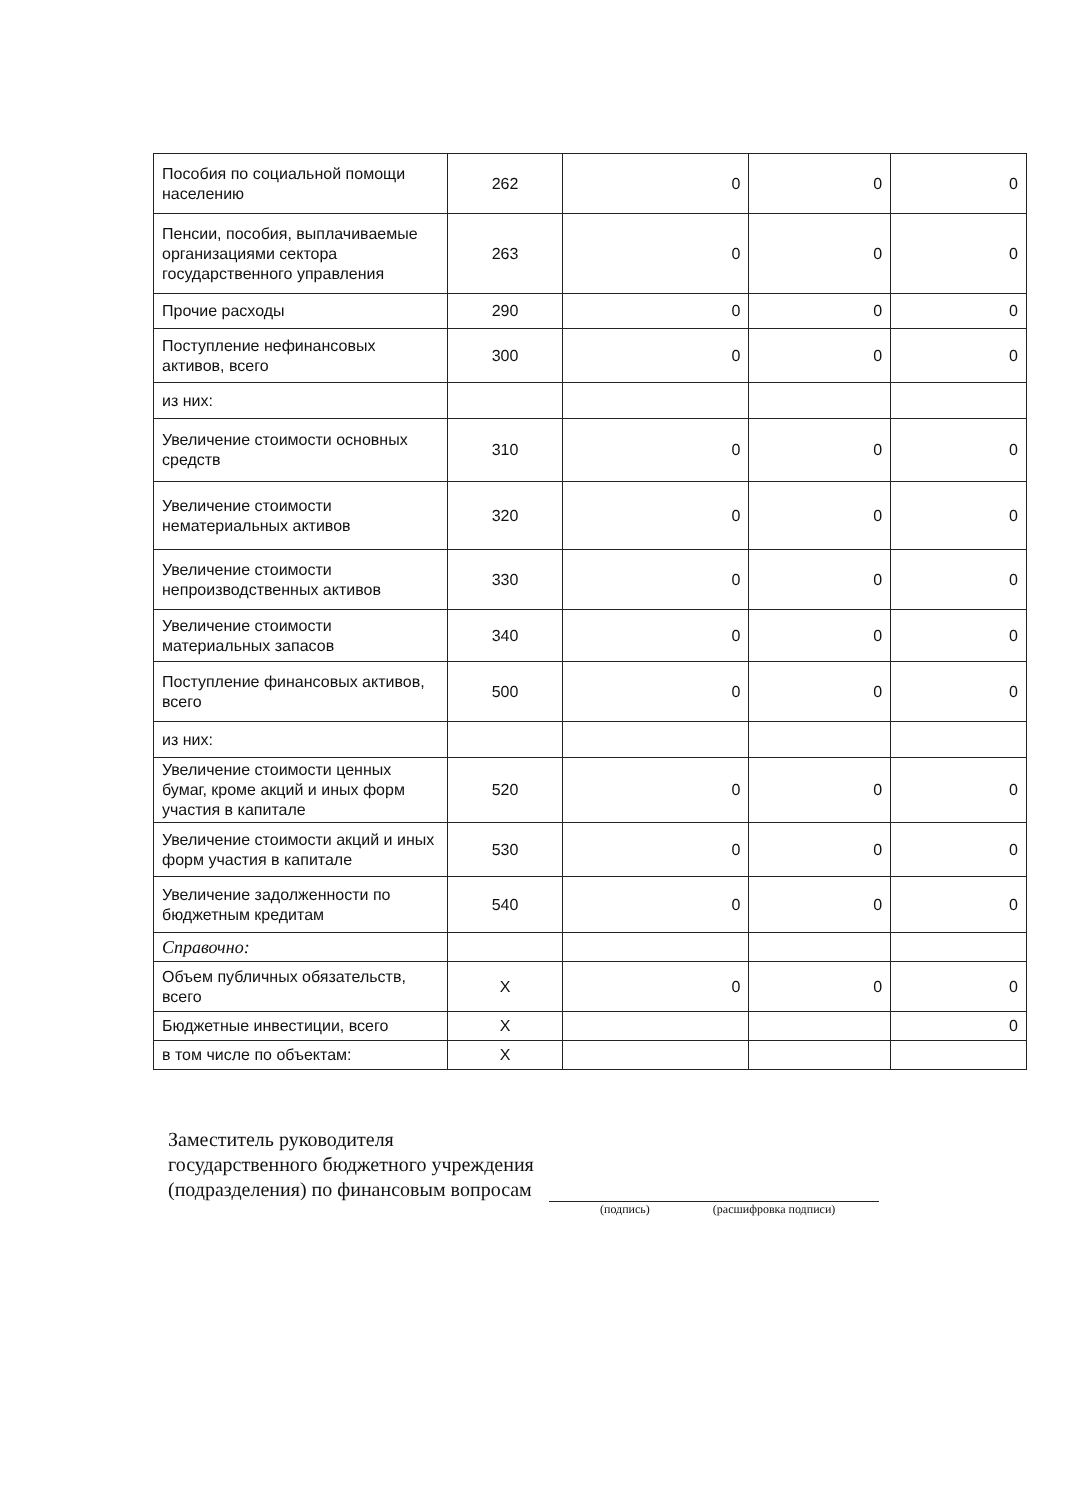| Пособия по социальной помощи населению | 262 | 0 | 0 | 0 |
| Пенсии, пособия, выплачиваемые организациями сектора государственного управления | 263 | 0 | 0 | 0 |
| Прочие расходы | 290 | 0 | 0 | 0 |
| Поступление нефинансовых активов, всего | 300 | 0 | 0 | 0 |
| из них: | | | | |
| Увеличение стоимости основных средств | 310 | 0 | 0 | 0 |
| Увеличение стоимости нематериальных активов | 320 | 0 | 0 | 0 |
| Увеличение стоимости непроизводственных активов | 330 | 0 | 0 | 0 |
| Увеличение стоимости материальных запасов | 340 | 0 | 0 | 0 |
| Поступление финансовых активов, всего | 500 | 0 | 0 | 0 |
| из них: | | | | |
| Увеличение стоимости ценных бумаг, кроме акций и иных форм участия в капитале | 520 | 0 | 0 | 0 |
| Увеличение стоимости акций и иных форм участия в капитале | 530 | 0 | 0 | 0 |
| Увеличение задолженности по бюджетным кредитам | 540 | 0 | 0 | 0 |
| Справочно: | | | | |
| Объем публичных обязательств, всего | X | 0 | 0 | 0 |
| Бюджетные инвестиции, всего | X | | | 0 |
| в том числе по объектам: | X | | | |
Заместитель руководителя
государственного бюджетного учреждения
(подразделения) по финансовым вопросам
(подпись) (расшифровка подписи)